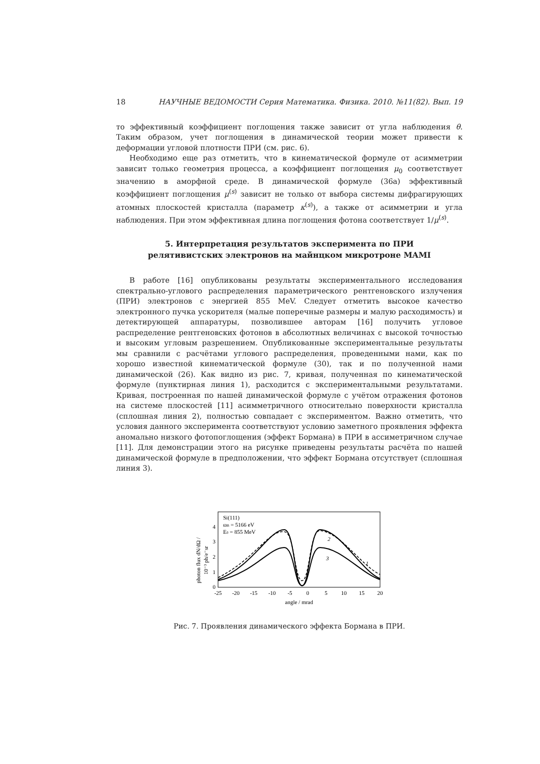18 НАУЧНЫЕ ВЕДОМОСТИ Серия Математика. Физика. 2010. №11(82). Вып. 19
то эффективный коэффициент поглощения также зависит от угла наблюдения θ. Таким образом, учет поглощения в динамической теории может привести к деформации угловой плотности ПРИ (см. рис. 6).
Необходимо еще раз отметить, что в кинематической формуле от асимметрии зависит только геометрия процесса, а коэффициент поглощения μ<sub>0</sub> соответствует значению в аморфной среде. В динамической формуле (36a) эффективный коэффициент поглощения μ<sup>(s)</sup> зависит не только от выбора системы дифрагирующих атомных плоскостей кристалла (параметр κ<sup>(s)</sup>), а также от асимметрии и угла наблюдения. При этом эффективная длина поглощения фотона соответствует 1/μ<sup>(s)</sup>.
5. Интерпретация результатов эксперимента по ПРИ
релятивистских электронов на майнцком микротроне MAMI
В работе [16] опубликованы результаты экспериментального исследования спектрально-углового распределения параметрического рентгеновского излучения (ПРИ) электронов с энергией 855 MeV. Следует отметить высокое качество электронного пучка ускорителя (малые поперечные размеры и малую расходимость) и детектирующей аппаратуры, позволившее авторам [16] получить угловое распределение рентгеновских фотонов в абсолютных величинах с высокой точностью и высоким угловым разрешением. Опубликованные экспериментальные результаты мы сравнили с расчётами углового распределения, проведенными нами, как по хорошо известной кинематической формуле (30), так и по полученной нами динамической (26). Как видно из рис. 7, кривая, полученная по кинематической формуле (пунктирная линия 1), расходится с экспериментальными результатами. Кривая, построенная по нашей динамической формуле с учётом отражения фотонов на системе плоскостей [11] асимметричного относительно поверхности кристалла (сплошная линия 2), полностью совпадает с экспериментом. Важно отметить, что условия данного эксперимента соответствуют условию заметного проявления эффекта аномально низкого фотопоглощения (эффект Бормана) в ПРИ в ассиметричном случае [11]. Для демонстрации этого на рисунке приведены результаты расчёта по нашей динамической формуле в предположении, что эффект Бормана отсутствует (сплошная линия 3).
photon flux dN/dΩ /
10⁻³ ph/e⁻sr
Si(111)
ωB = 5166 eV
E0 = 855 MeV
0
1
2
3
4
2
3
1
-25
-20
-15
-10
-5
0
5
10
15
20
angle / mrad
Рис. 7. Проявления динамического эффекта Бормана в ПРИ.